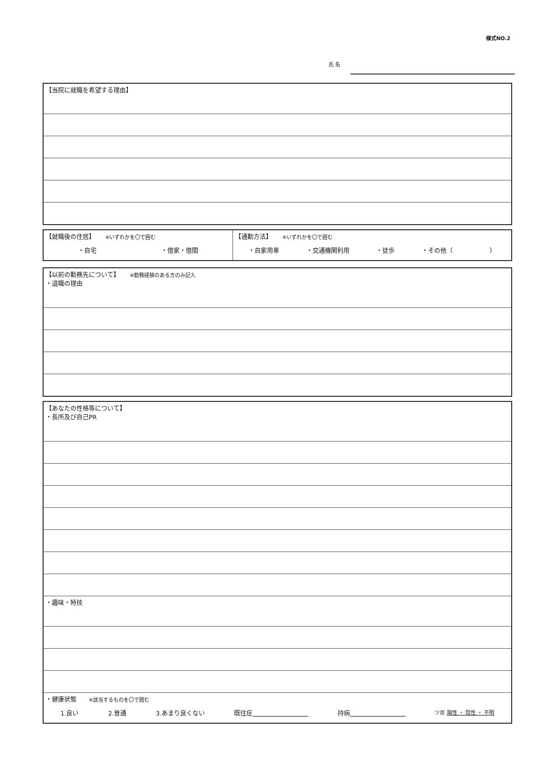様式NO.2
氏 名
| 【当院に就職を希望する理由】 |
| 【就職後の住居】 ※いずれかを〇で囲む ・自宅 ・借家・借間 | 【通勤方法】 ※いずれかを〇で囲む ・自家用車 ・交通機関利用 ・徒歩 ・その他（ ） |
| 【以前の勤務先について】 ※勤務経験のある方のみ記入 ・退職の理由 |
| 【あなたの性格等について】 ・長所及び自己PR |
| ・趣味・特技 |
| ・健康状態 ※該当するものを〇で囲む 1.良い 2.普通 3.あまり良くない 既往症 持病 ツ反 陽性 ・ 陰性 ・ 不明 |